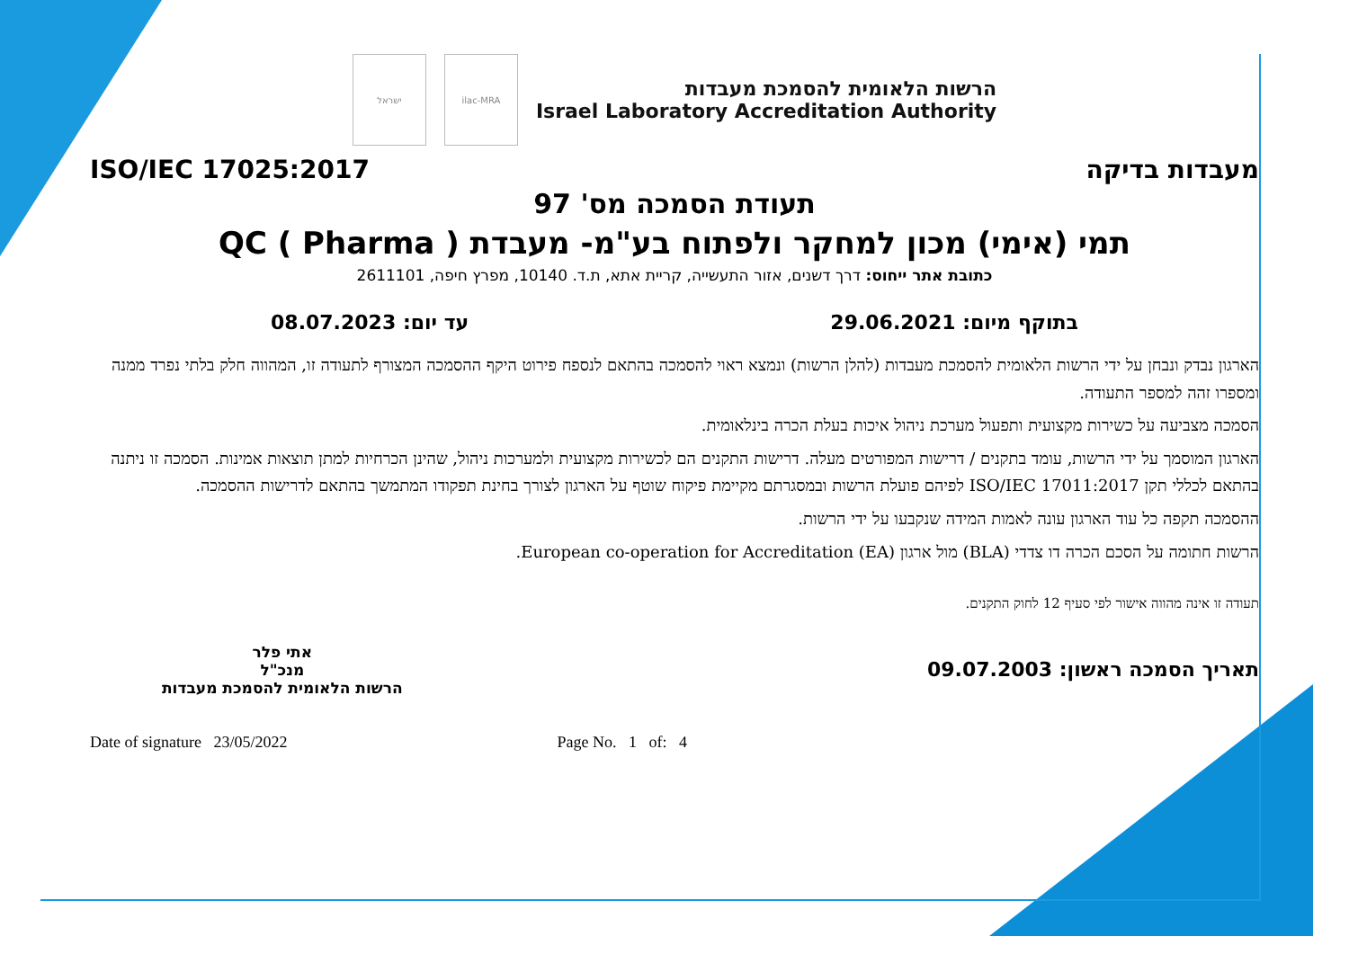הרשות הלאומית להסמכת מעבדות
Israel Laboratory Accreditation Authority
ilac-MRA ישראל
מעבדות בדיקה ISO/IEC 17025:2017
תעודת הסמכה מס' 97
תמי (אימי) מכון למחקר ולפתוח בע"מ- מעבדת ( QC ( Pharma
כתובת אתר ייחוס: דרך דשנים, אזור התעשייה, קריית אתא, ת.ד. 10140, מפרץ חיפה, 2611101
בתוקף מיום: 29.06.2021 עד יום: 08.07.2023
הארגון נבדק ונבחן על ידי הרשות הלאומית להסמכת מעבדות (להלן הרשות) ונמצא ראוי להסמכה בהתאם לנספח פירוט היקף ההסמכה המצורף לתעודה זו, המהווה חלק בלתי נפרד ממנה ומספרו זהה למספר התעודה.
הסמכה מצביעה על כשירות מקצועית ותפעול מערכת ניהול איכות בעלת הכרה בינלאומית.
הארגון המוסמך על ידי הרשות, עומד בתקנים / דרישות המפורטים מעלה. דרישות התקנים הם לכשירות מקצועית ולמערכות ניהול, שהינן הכרחיות למתן תוצאות אמינות. הסמכה זו ניתנה בהתאם לכללי תקן ISO/IEC 17011:2017 לפיהם פועלת הרשות ובמסגרתם מקיימת פיקוח שוטף על הארגון לצורך בחינת תפקודו המתמשך בהתאם לדרישות ההסמכה.
ההסמכה תקפה כל עוד הארגון עונה לאמות המידה שנקבעו על ידי הרשות.
הרשות חתומה על הסכם הכרה דו צדדי (BLA) מול ארגון European co-operation for Accreditation (EA).
תעודה זו אינה מהווה אישור לפי סעיף 12 לחוק התקנים.
תאריך הסמכה ראשון: 09.07.2003
אתי פלר
מנכ"ל
הרשות הלאומית להסמכת מעבדות
Date of signature 23/05/2022 Page No. 1 of: 4